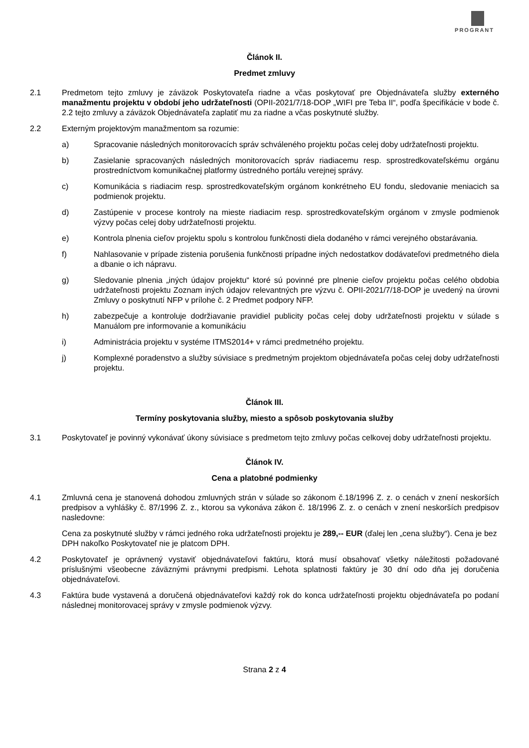PROGRANT
Článok II.
Predmet zmluvy
2.1 Predmetom tejto zmluvy je záväzok Poskytovateľa riadne a včas poskytovať pre Objednávateľa služby externého manažmentu projektu v období jeho udržateľnosti (OPII-2021/7/18-DOP „WIFI pre Teba II“, podľa špecifikácie v bode č. 2.2 tejto zmluvy a záväzok Objednávateľa zaplatiť mu za riadne a včas poskytnuté služby.
2.2 Externým projektovým manažmentom sa rozumie:
a) Spracovanie následných monitorovacích správ schváleného projektu počas celej doby udržateľnosti projektu.
b) Zasielanie spracovaných následných monitorovacích správ riadiacemu resp. sprostredkovateľskému orgánu prostredníctvom komunikačnej platformy ústredného portálu verejnej správy.
c) Komunikácia s riadiacim resp. sprostredkovateľským orgánom konkrétneho EU fondu, sledovanie meniacich sa podmienok projektu.
d) Zastúpenie v procese kontroly na mieste riadiacim resp. sprostredkovateľským orgánom v zmysle podmienok výzvy počas celej doby udržateľnosti projektu.
e) Kontrola plnenia cieľov projektu spolu s kontrolou funkčnosti diela dodaného v rámci verejného obstarávania.
f) Nahlasovanie v prípade zistenia porušenia funkčnosti prípadne iných nedostatkov dodávateľovi predmetného diela a dbanie o ich nápravu.
g) Sledovanie plnenia „iných údajov projektu“ ktoré sú povinné pre plnenie cieľov projektu počas celého obdobia udržateľnosti projektu Zoznam iných údajov relevantných pre výzvu č. OPII-2021/7/18-DOP je uvedený na úrovni Zmluvy o poskytnutí NFP v prílohe č. 2 Predmet podpory NFP.
h) zabezpečuje a kontroluje dodržiavanie pravidiel publicity počas celej doby udržateľnosti projektu v súlade s Manuálom pre informovanie a komunikáciu
i) Administrácia projektu v systéme ITMS2014+ v rámci predmetného projektu.
j) Komplexné poradenstvo a služby súvisiace s predmetným projektom objednávateľa počas celej doby udržateľnosti projektu.
Článok III.
Termíny poskytovania služby, miesto a spôsob poskytovania služby
3.1 Poskytovateľ je povinný vykonávať úkony súvisiace s predmetom tejto zmluvy počas celkovej doby udržateľnosti projektu.
Článok IV.
Cena a platobné podmienky
4.1 Zmluvná cena je stanovená dohodou zmluvných strán v súlade so zákonom č.18/1996 Z. z. o cenách v znení neskorších predpisov a vyhlášky č. 87/1996 Z. z., ktorou sa vykonáva zákon č. 18/1996 Z. z. o cenách v znení neskorších predpisov nasledovne:
Cena za poskytnuté služby v rámci jedného roka udržateľnosti projektu je 289,-- EUR (ďalej len „cena služby“). Cena je bez DPH nakoľko Poskytovateľ nie je platcom DPH.
4.2 Poskytovateľ je oprávnený vystaviť objednávateľovi faktúru, ktorá musí obsahovať všetky náležitosti požadované príslušnými všeobecne záväznými právnymi predpismi. Lehota splatnosti faktúry je 30 dní odo dňa jej doručenia objednávateľovi.
4.3 Faktúra bude vystavená a doručená objednávateľovi každý rok do konca udržateľnosti projektu objednávateľa po podaní následnej monitorovacej správy v zmysle podmienok výzvy.
Strana 2 z 4